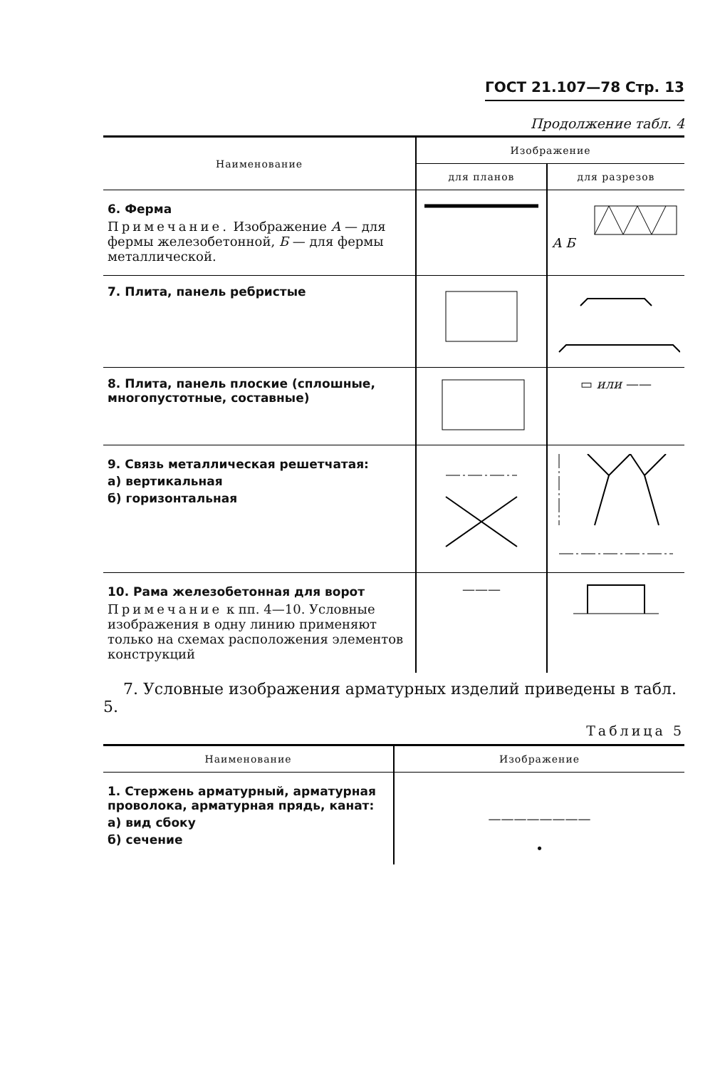ГОСТ 21.107—78 Стр. 13
Продолжение табл. 4
| Наименование | Изображение | |
| --- | --- | --- |
| | для планов | для разрезов |
| 6. Ферма Примечание. Изображение А — для фермы железобетонной, Б — для фермы металлической. | | А Б |
| 7. Плита, панель ребристые | | |
| 8. Плита, панель плоские (сплошные, многопустотные, составные) | | ▭ или —— |
| 9. Связь металлическая решетчатая: а) вертикальная б) горизонтальная | | |
| 10. Рама железобетонная для ворот Примечание к пп. 4—10. Условные изображения в одну линию применяют только на схемах расположения элементов конструкций | ——— | |
7. Условные изображения арматурных изделий приведены в табл. 5.
Таблица 5
| Наименование | Изображение |
| --- | --- |
| 1. Стержень арматурный, арматурная проволока, арматурная прядь, канат: а) вид сбоку б) сечение | ———————— • |